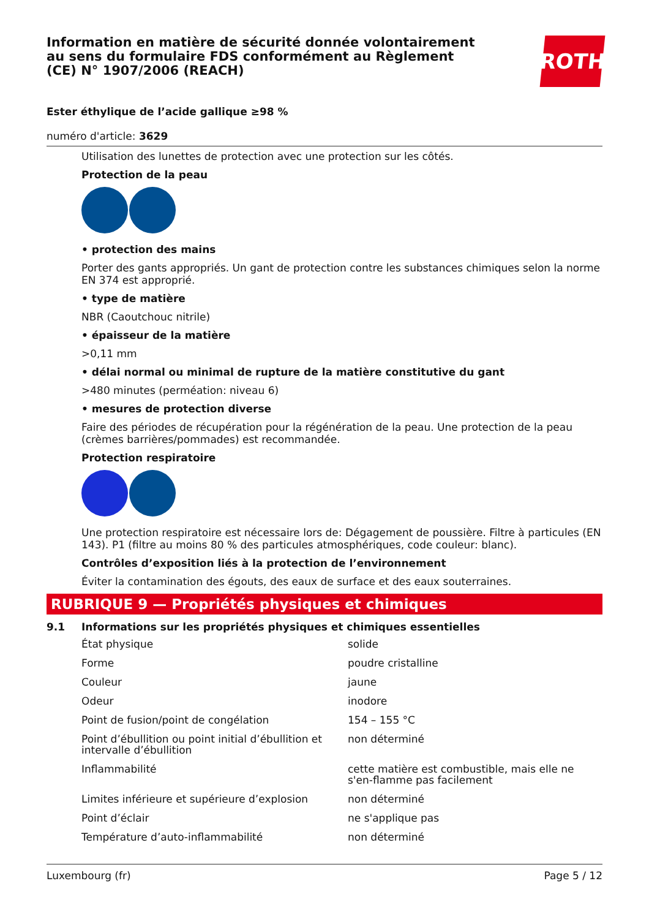Information en matière de sécurité donnée volontairement au sens du formulaire FDS conformément au Règlement (CE) N° 1907/2006 (REACH)
ROTH
Ester éthylique de l’acide gallique ≥98 %
numéro d'article: 3629
Utilisation des lunettes de protection avec une protection sur les côtés.
Protection de la peau
• protection des mains
Porter des gants appropriés. Un gant de protection contre les substances chimiques selon la norme EN 374 est approprié.
• type de matière
NBR (Caoutchouc nitrile)
• épaisseur de la matière
>0,11 mm
• délai normal ou minimal de rupture de la matière constitutive du gant
>480 minutes (perméation: niveau 6)
• mesures de protection diverse
Faire des périodes de récupération pour la régénération de la peau. Une protection de la peau (crèmes barrières/pommades) est recommandée.
Protection respiratoire
Une protection respiratoire est nécessaire lors de: Dégagement de poussière. Filtre à particules (EN 143). P1 (filtre au moins 80 % des particules atmosphériques, code couleur: blanc).
Contrôles d’exposition liés à la protection de l’environnement
Éviter la contamination des égouts, des eaux de surface et des eaux souterraines.
RUBRIQUE 9 — Propriétés physiques et chimiques
9.1 Informations sur les propriétés physiques et chimiques essentielles
| État physique | solide |
| Forme | poudre cristalline |
| Couleur | jaune |
| Odeur | inodore |
| Point de fusion/point de congélation | 154 – 155 °C |
| Point d’ébullition ou point initial d’ébullition et intervalle d’ébullition | non déterminé |
| Inflammabilité | cette matière est combustible, mais elle ne s'en-flamme pas facilement |
| Limites inférieure et supérieure d’explosion | non déterminé |
| Point d’éclair | ne s'applique pas |
| Température d’auto-inflammabilité | non déterminé |
Luxembourg (fr) Page 5 / 12